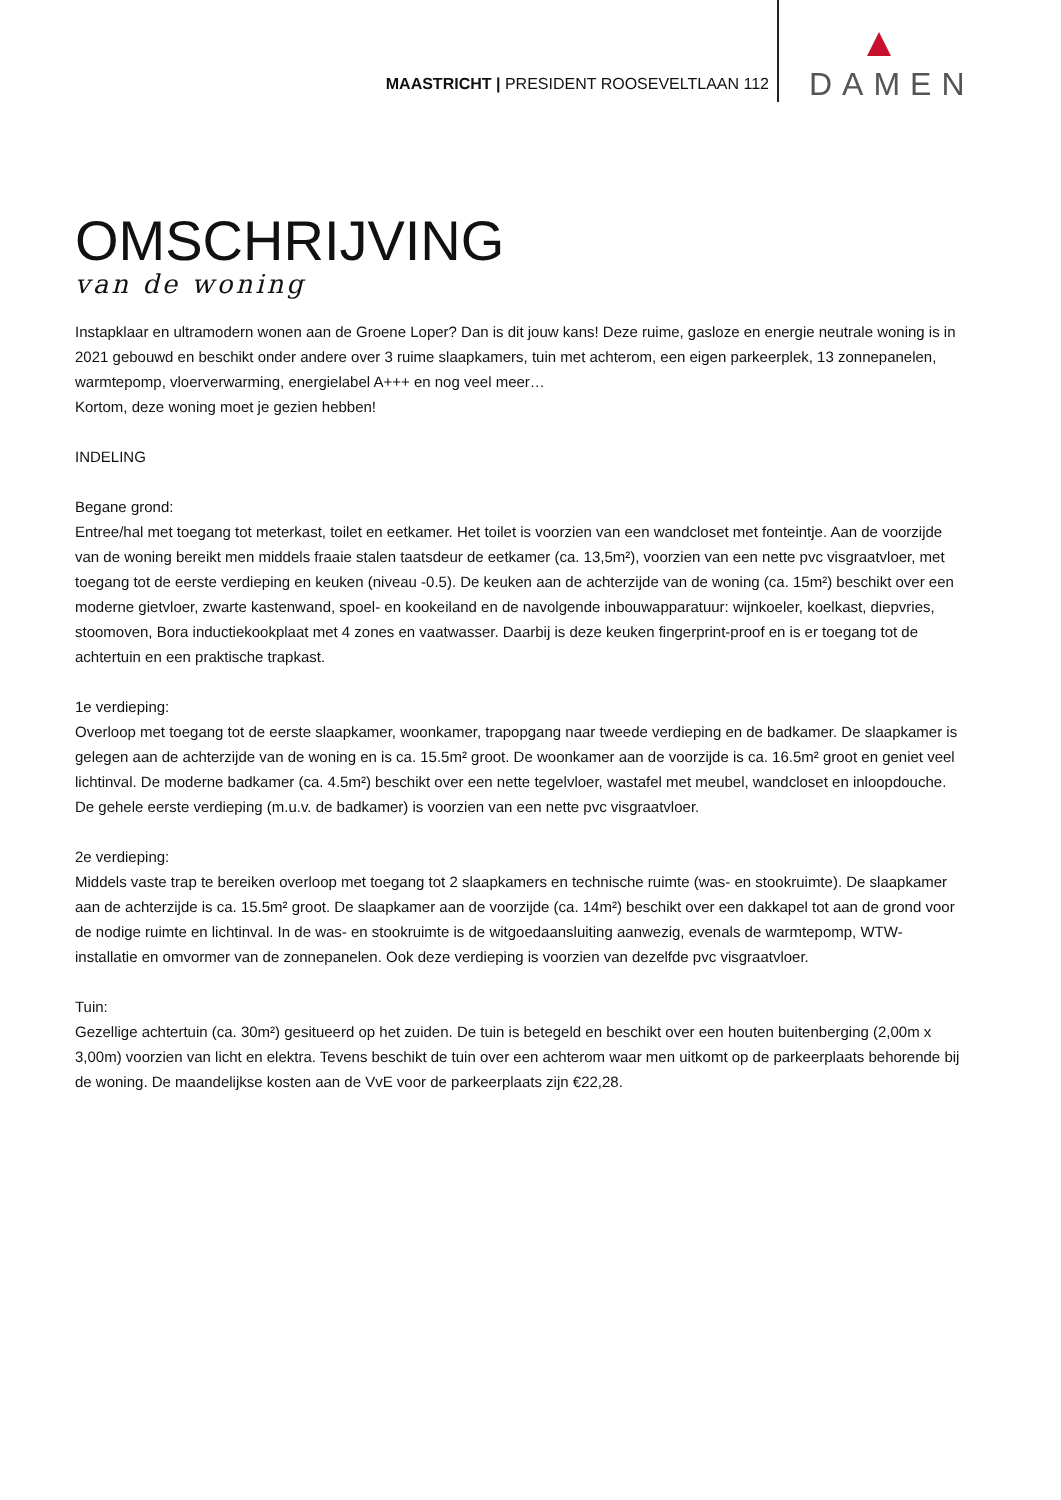MAASTRICHT | PRESIDENT ROOSEVELTLAAN 112
DAMEN
OMSCHRIJVING
van de woning
Instapklaar en ultramodern wonen aan de Groene Loper? Dan is dit jouw kans! Deze ruime, gasloze en energie neutrale woning is in 2021 gebouwd en beschikt onder andere over 3 ruime slaapkamers, tuin met achterom, een eigen parkeerplek, 13 zonnepanelen, warmtepomp, vloerverwarming, energielabel A+++ en nog veel meer…
Kortom, deze woning moet je gezien hebben!
INDELING
Begane grond:
Entree/hal met toegang tot meterkast, toilet en eetkamer. Het toilet is voorzien van een wandcloset met fonteintje. Aan de voorzijde van de woning bereikt men middels fraaie stalen taatsdeur de eetkamer (ca. 13,5m²), voorzien van een nette pvc visgraatvloer, met toegang tot de eerste verdieping en keuken (niveau -0.5). De keuken aan de achterzijde van de woning (ca. 15m²) beschikt over een moderne gietvloer, zwarte kastenwand, spoel- en kookeiland en de navolgende inbouwapparatuur: wijnkoeler, koelkast, diepvries, stoomoven, Bora inductiekookplaat met 4 zones en vaatwasser. Daarbij is deze keuken fingerprint-proof en is er toegang tot de achtertuin en een praktische trapkast.
1e verdieping:
Overloop met toegang tot de eerste slaapkamer, woonkamer, trapopgang naar tweede verdieping en de badkamer. De slaapkamer is gelegen aan de achterzijde van de woning en is ca. 15.5m² groot. De woonkamer aan de voorzijde is ca. 16.5m² groot en geniet veel lichtinval. De moderne badkamer (ca. 4.5m²) beschikt over een nette tegelvloer, wastafel met meubel, wandcloset en inloopdouche. De gehele eerste verdieping (m.u.v. de badkamer) is voorzien van een nette pvc visgraatvloer.
2e verdieping:
Middels vaste trap te bereiken overloop met toegang tot 2 slaapkamers en technische ruimte (was- en stookruimte). De slaapkamer aan de achterzijde is ca. 15.5m² groot. De slaapkamer aan de voorzijde (ca. 14m²) beschikt over een dakkapel tot aan de grond voor de nodige ruimte en lichtinval. In de was- en stookruimte is de witgoedaansluiting aanwezig, evenals de warmtepomp, WTW-installatie en omvormer van de zonnepanelen. Ook deze verdieping is voorzien van dezelfde pvc visgraatvloer.
Tuin:
Gezellige achtertuin (ca. 30m²) gesitueerd op het zuiden. De tuin is betegeld en beschikt over een houten buitenberging (2,00m x 3,00m) voorzien van licht en elektra. Tevens beschikt de tuin over een achterom waar men uitkomt op de parkeerplaats behorende bij de woning. De maandelijkse kosten aan de VvE voor de parkeerplaats zijn €22,28.